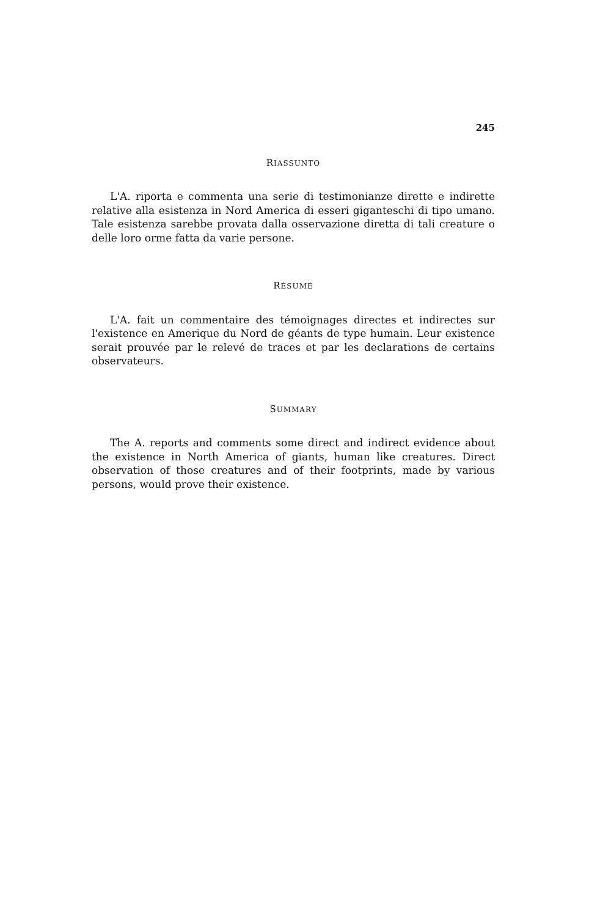245
RIASSUNTO
L'A. riporta e commenta una serie di testimonianze dirette e indirette relative alla esistenza in Nord America di esseri giganteschi di tipo umano. Tale esistenza sarebbe provata dalla osservazione diretta di tali creature o delle loro orme fatta da varie persone.
RÉSUMÉ
L'A. fait un commentaire des témoignages directes et indirectes sur l'existence en Amerique du Nord de géants de type humain. Leur existence serait prouvée par le relevé de traces et par les declarations de certains observateurs.
SUMMARY
The A. reports and comments some direct and indirect evidence about the existence in North America of giants, human like creatures. Direct observation of those creatures and of their footprints, made by various persons, would prove their existence.